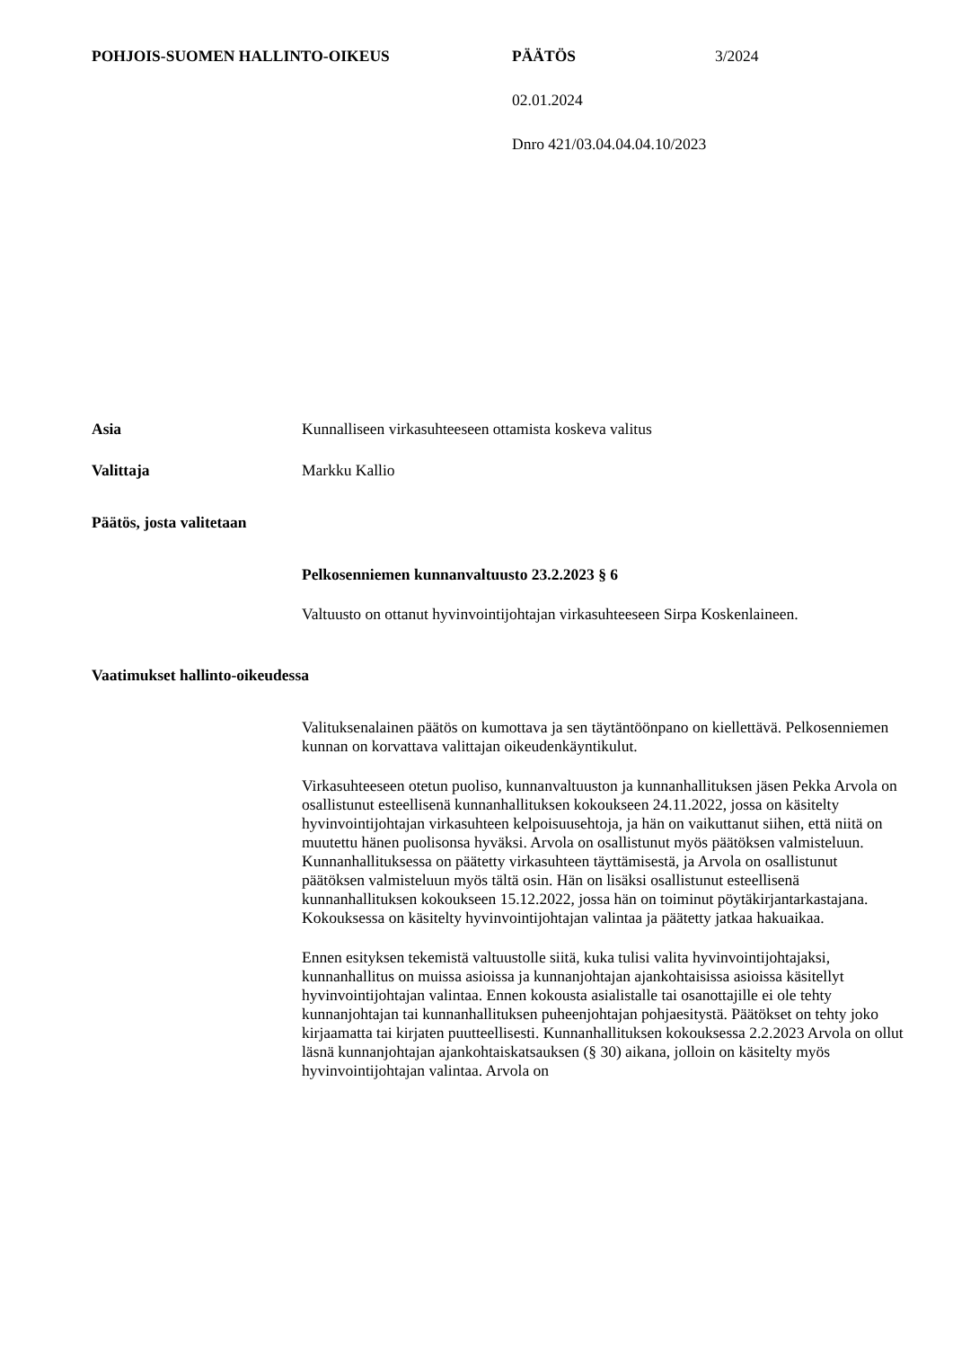POHJOIS-SUOMEN HALLINTO-OIKEUS PÄÄTÖS 3/2024
02.01.2024
Dnro 421/03.04.04.04.10/2023
Asia Kunnalliseen virkasuhteeseen ottamista koskeva valitus
Valittaja Markku Kallio
Päätös, josta valitetaan
Pelkosenniemen kunnanvaltuusto 23.2.2023 § 6
Valtuusto on ottanut hyvinvointijohtajan virkasuhteeseen Sirpa Koskenlaineen.
Vaatimukset hallinto-oikeudessa
Valituksenalainen päätös on kumottava ja sen täytäntöönpano on kiellettävä. Pelkosenniemen kunnan on korvattava valittajan oikeudenkäyntikulut.
Virkasuhteeseen otetun puoliso, kunnanvaltuuston ja kunnanhallituksen jäsen Pekka Arvola on osallistunut esteellisenä kunnanhallituksen kokoukseen 24.11.2022, jossa on käsitelty hyvinvointijohtajan virkasuhteen kelpoisuusehtoja, ja hän on vaikuttanut siihen, että niitä on muutettu hänen puolisonsa hyväksi. Arvola on osallistunut myös päätöksen valmisteluun. Kunnanhallituksessa on päätetty virkasuhteen täyttämisestä, ja Arvola on osallistunut päätöksen valmisteluun myös tältä osin. Hän on lisäksi osallistunut esteellisenä kunnanhallituksen kokoukseen 15.12.2022, jossa hän on toiminut pöytäkirjantarkastajana. Kokouksessa on käsitelty hyvinvointijohtajan valintaa ja päätetty jatkaa hakuaikaa.
Ennen esityksen tekemistä valtuustolle siitä, kuka tulisi valita hyvinvointijohtajaksi, kunnanhallitus on muissa asioissa ja kunnanjohtajan ajankohtaisissa asioissa käsitellyt hyvinvointijohtajan valintaa. Ennen kokousta asialistalle tai osanottajille ei ole tehty kunnanjohtajan tai kunnanhallituksen puheenjohtajan pohjaesitystä. Päätökset on tehty joko kirjaamatta tai kirjaten puutteellisesti. Kunnanhallituksen kokouksessa 2.2.2023 Arvola on ollut läsnä kunnanjohtajan ajankohtaiskatsauksen (§ 30) aikana, jolloin on käsitelty myös hyvinvointijohtajan valintaa. Arvola on